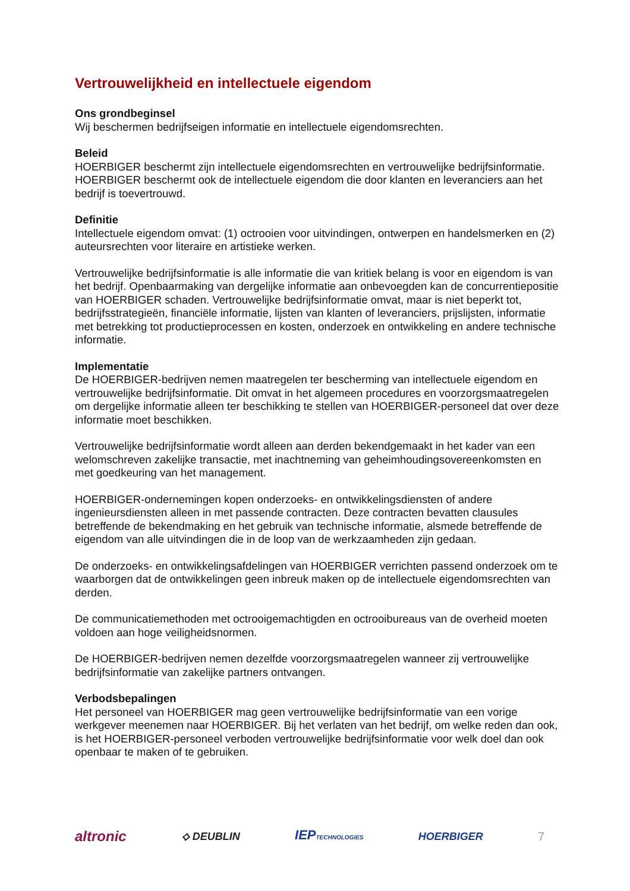Vertrouwelijkheid en intellectuele eigendom
Ons grondbeginsel
Wij beschermen bedrijfseigen informatie en intellectuele eigendomsrechten.
Beleid
HOERBIGER beschermt zijn intellectuele eigendomsrechten en vertrouwelijke bedrijfsinformatie. HOERBIGER beschermt ook de intellectuele eigendom die door klanten en leveranciers aan het bedrijf is toevertrouwd.
Definitie
Intellectuele eigendom omvat: (1) octrooien voor uitvindingen, ontwerpen en handelsmerken en (2) auteursrechten voor literaire en artistieke werken.
Vertrouwelijke bedrijfsinformatie is alle informatie die van kritiek belang is voor en eigendom is van het bedrijf. Openbaarmaking van dergelijke informatie aan onbevoegden kan de concurrentiepositie van HOERBIGER schaden. Vertrouwelijke bedrijfsinformatie omvat, maar is niet beperkt tot, bedrijfsstrategieën, financiële informatie, lijsten van klanten of leveranciers, prijslijsten, informatie met betrekking tot productieprocessen en kosten, onderzoek en ontwikkeling en andere technische informatie.
Implementatie
De HOERBIGER-bedrijven nemen maatregelen ter bescherming van intellectuele eigendom en vertrouwelijke bedrijfsinformatie. Dit omvat in het algemeen procedures en voorzorgsmaatregelen om dergelijke informatie alleen ter beschikking te stellen van HOERBIGER-personeel dat over deze informatie moet beschikken.
Vertrouwelijke bedrijfsinformatie wordt alleen aan derden bekendgemaakt in het kader van een welomschreven zakelijke transactie, met inachtneming van geheimhoudingsovereenkomsten en met goedkeuring van het management.
HOERBIGER-ondernemingen kopen onderzoeks- en ontwikkelingsdiensten of andere ingenieursdiensten alleen in met passende contracten. Deze contracten bevatten clausules betreffende de bekendmaking en het gebruik van technische informatie, alsmede betreffende de eigendom van alle uitvindingen die in de loop van de werkzaamheden zijn gedaan.
De onderzoeks- en ontwikkelingsafdelingen van HOERBIGER verrichten passend onderzoek om te waarborgen dat de ontwikkelingen geen inbreuk maken op de intellectuele eigendomsrechten van derden.
De communicatiemethoden met octrooigemachtigden en octrooibureaus van de overheid moeten voldoen aan hoge veiligheidsnormen.
De HOERBIGER-bedrijven nemen dezelfde voorzorgsmaatregelen wanneer zij vertrouwelijke bedrijfsinformatie van zakelijke partners ontvangen.
Verbodsbepalingen
Het personeel van HOERBIGER mag geen vertrouwelijke bedrijfsinformatie van een vorige werkgever meenemen naar HOERBIGER. Bij het verlaten van het bedrijf, om welke reden dan ook, is het HOERBIGER-personeel verboden vertrouwelijke bedrijfsinformatie voor welk doel dan ook openbaar te maken of te gebruiken.
altronic ⟡ DEUBLIN IEPTECHNOLOGIES HOERBIGER 7